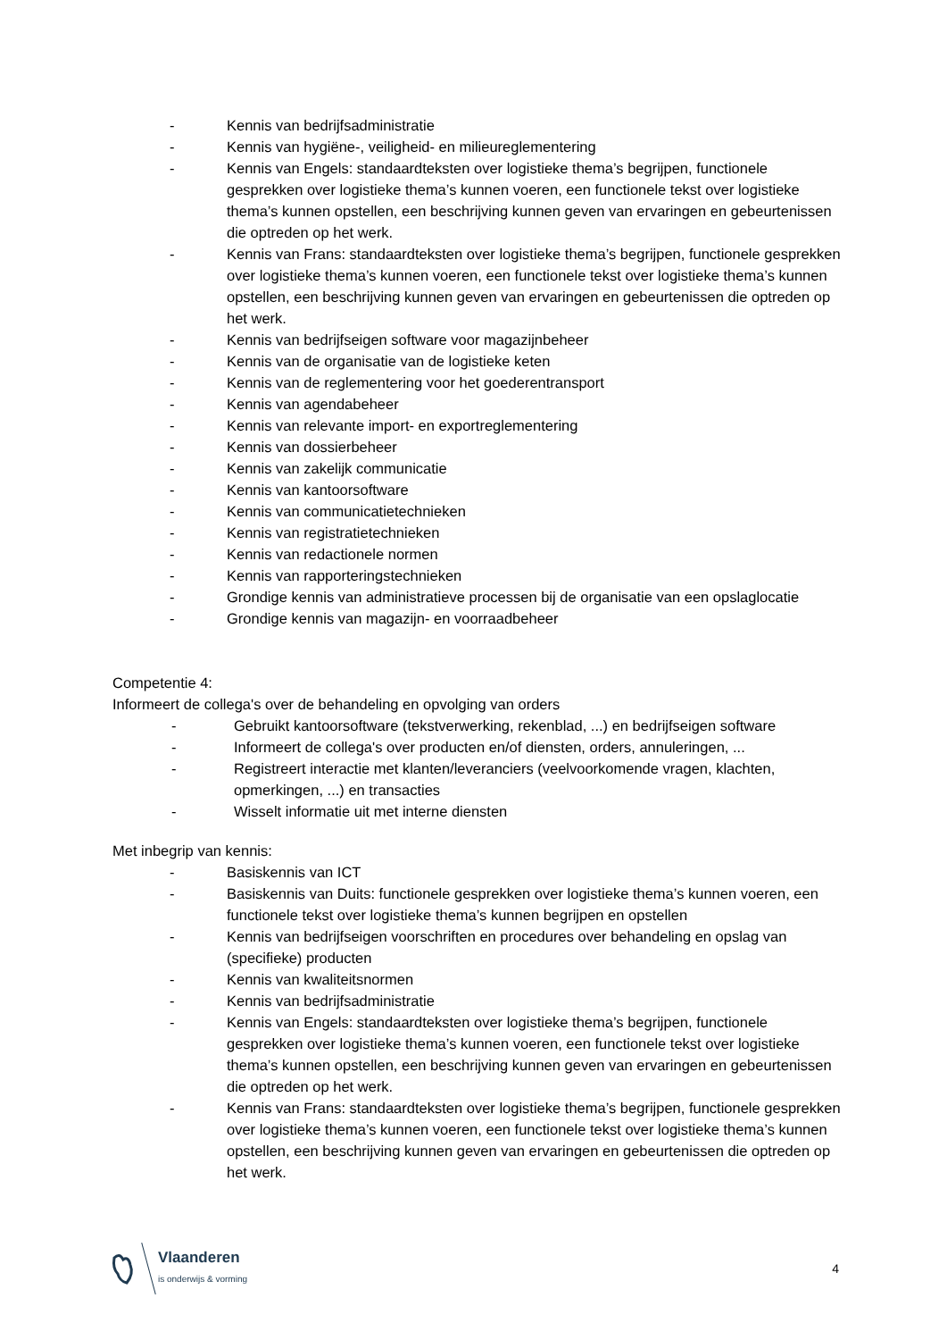- Kennis van bedrijfsadministratie
- Kennis van hygiëne-, veiligheid- en milieureglementering
- Kennis van Engels: standaardteksten over logistieke thema’s begrijpen, functionele gesprekken over logistieke thema’s kunnen voeren, een functionele tekst over logistieke thema’s kunnen opstellen, een beschrijving kunnen geven van ervaringen en gebeurtenissen die optreden op het werk.
- Kennis van Frans: standaardteksten over logistieke thema’s begrijpen, functionele gesprekken over logistieke thema’s kunnen voeren, een functionele tekst over logistieke thema’s kunnen opstellen, een beschrijving kunnen geven van ervaringen en gebeurtenissen die optreden op het werk.
- Kennis van bedrijfseigen software voor magazijnbeheer
- Kennis van de organisatie van de logistieke keten
- Kennis van de reglementering voor het goederentransport
- Kennis van agendabeheer
- Kennis van relevante import- en exportreglementering
- Kennis van dossierbeheer
- Kennis van zakelijk communicatie
- Kennis van kantoorsoftware
- Kennis van communicatietechnieken
- Kennis van registratietechnieken
- Kennis van redactionele normen
- Kennis van rapporteringstechnieken
- Grondige kennis van administratieve processen bij de organisatie van een opslaglocatie
- Grondige kennis van magazijn- en voorraadbeheer
Competentie 4:
Informeert de collega's over de behandeling en opvolging van orders
- Gebruikt kantoorsoftware (tekstverwerking, rekenblad, ...) en bedrijfseigen software
- Informeert de collega's over producten en/of diensten, orders, annuleringen, ...
- Registreert interactie met klanten/leveranciers (veelvoorkomende vragen, klachten, opmerkingen, ...) en transacties
- Wisselt informatie uit met interne diensten
Met inbegrip van kennis:
- Basiskennis van ICT
- Basiskennis van Duits: functionele gesprekken over logistieke thema’s kunnen voeren, een functionele tekst over logistieke thema’s kunnen begrijpen en opstellen
- Kennis van bedrijfseigen voorschriften en procedures over behandeling en opslag van (specifieke) producten
- Kennis van kwaliteitsnormen
- Kennis van bedrijfsadministratie
- Kennis van Engels: standaardteksten over logistieke thema’s begrijpen, functionele gesprekken over logistieke thema’s kunnen voeren, een functionele tekst over logistieke thema’s kunnen opstellen, een beschrijving kunnen geven van ervaringen en gebeurtenissen die optreden op het werk.
- Kennis van Frans: standaardteksten over logistieke thema’s begrijpen, functionele gesprekken over logistieke thema’s kunnen voeren, een functionele tekst over logistieke thema’s kunnen opstellen, een beschrijving kunnen geven van ervaringen en gebeurtenissen die optreden op het werk.
Vlaanderen
is onderwijs & vorming
4